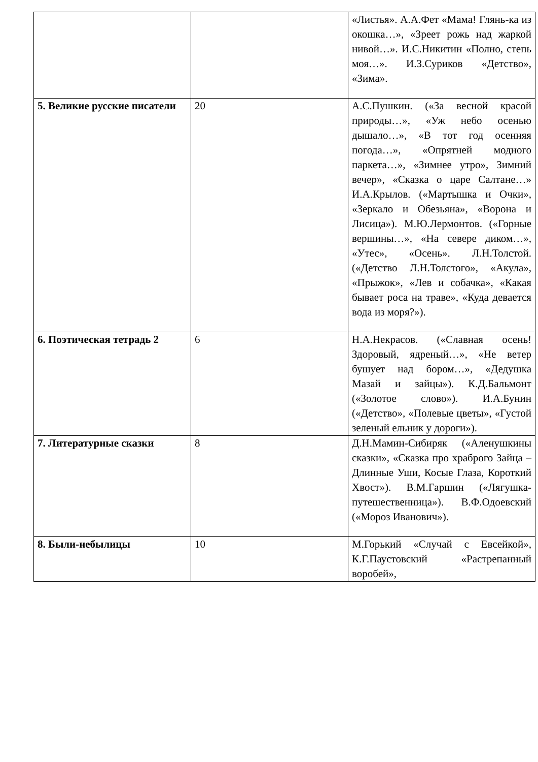| | | «Листья». А.А.Фет «Мама! Глянь-ка из окошка…», «Зреет рожь над жаркой нивой…». И.С.Никитин «Полно, степь моя…». И.З.Суриков «Детство», «Зима». |
| 5. Великие русские писатели | 20 | А.С.Пушкин. («За весной красой природы…», «Уж небо осенью дышало…», «В тот год осенняя погода…», «Опрятней модного паркета…», «Зимнее утро», Зимний вечер», «Сказка о царе Салтане…» И.А.Крылов. («Мартышка и Очки», «Зеркало и Обезьяна», «Ворона и Лисица»). М.Ю.Лермонтов. («Горные вершины…», «На севере диком…», «Утес», «Осень». Л.Н.Толстой. («Детство Л.Н.Толстого», «Акула», «Прыжок», «Лев и собачка», «Какая бывает роса на траве», «Куда девается вода из моря?»). |
| 6. Поэтическая тетрадь 2 | 6 | Н.А.Некрасов. («Славная осень!Здоровый, ядреный…», «Не ветер бушует над бором…», «Дедушка Мазай и зайцы»). К.Д.Бальмонт («Золотое слово»). И.А.Бунин («Детство», «Полевые цветы», «Густой зеленый ельник у дороги»). |
| 7. Литературные сказки | 8 | Д.Н.Мамин-Сибиряк («Аленушкины сказки», «Сказка про храброго Зайца – Длинные Уши, Косые Глаза, Короткий Хвост»). В.М.Гаршин («Лягушка-путешественница»). В.Ф.Одоевский («Мороз Иванович»). |
| 8. Были-небылицы | 10 | М.Горький «Случай с Евсейкой», К.Г.Паустовский «Растрепанный воробей», |